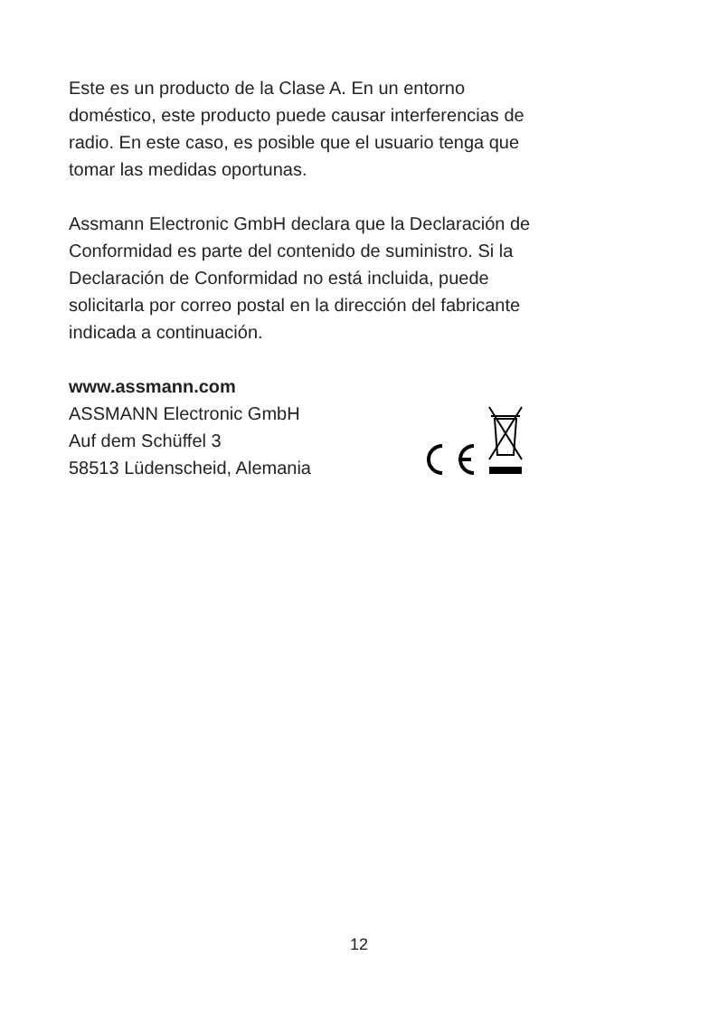Este es un producto de la Clase A. En un entorno
doméstico, este producto puede causar interferencias de
radio. En este caso, es posible que el usuario tenga que
tomar las medidas oportunas.
Assmann Electronic GmbH declara que la Declaración de
Conformidad es parte del contenido de suministro. Si la
Declaración de Conformidad no está incluida, puede
solicitarla por correo postal en la dirección del fabricante
indicada a continuación.
www.assmann.com
ASSMANN Electronic GmbH
Auf dem Schüffel 3
58513 Lüdenscheid, Alemania
12